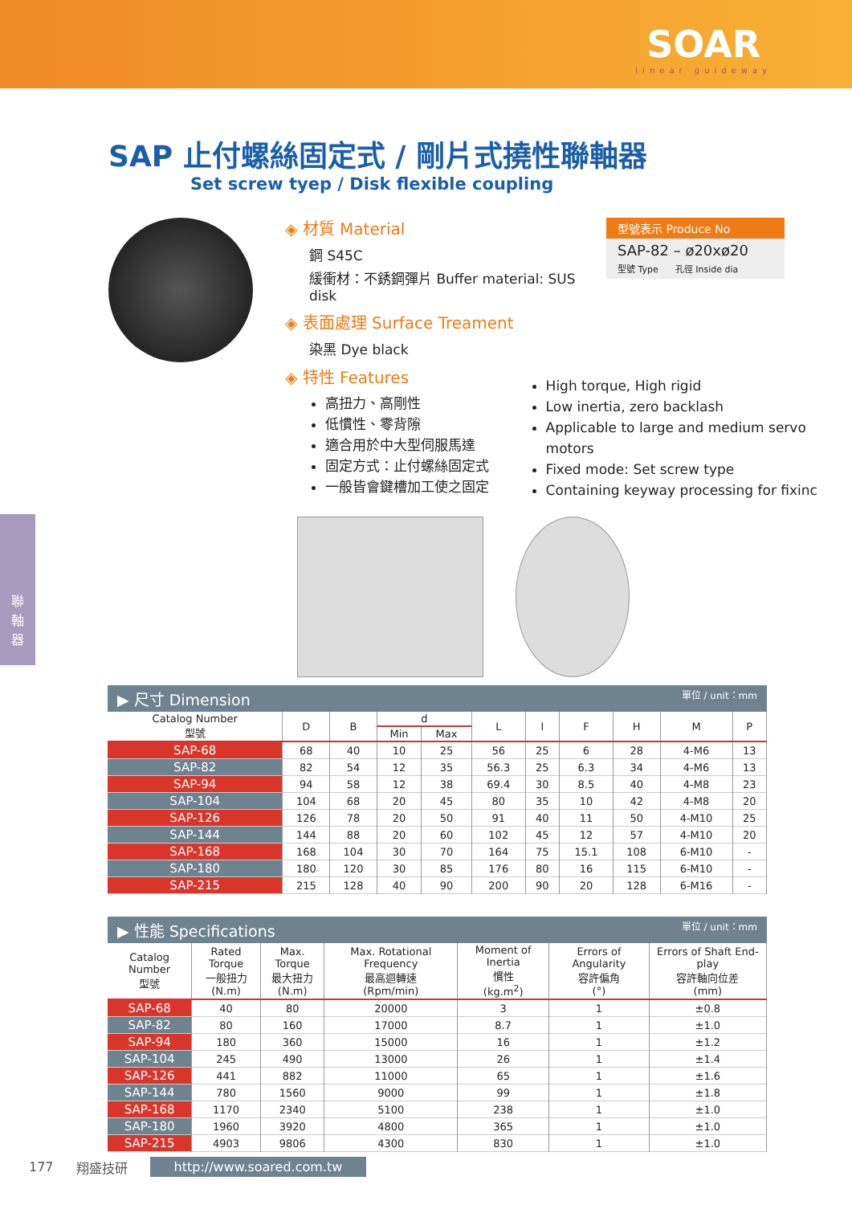SOAR
linear guideway
聯
軸
器
SAP 止付螺絲固定式 / 剛片式撓性聯軸器
Set screw tyep / Disk flexible coupling
◈ 材質 Material
鋼 S45C
緩衝材：不銹鋼彈片 Buffer material: SUS disk
◈ 表面處理 Surface Treament
染黑 Dye black
◈ 特性 Features
型號表示 Produce No
SAP-82 – ø20xø20
型號 Type 孔徑 Inside dia
高扭力、高剛性
低慣性、零背隙
適合用於中大型伺服馬達
固定方式：止付螺絲固定式
一般皆會鍵槽加工使之固定
High torque, High rigid
Low inertia, zero backlash
Applicable to large and medium servo motors
Fixed mode: Set screw type
Containing keyway processing for fixinc
▶ 尺寸 Dimension 單位 / unit：mm
| Catalog Number 型號 | D | B | d | | L | l | F | H | M | P |
| --- | --- | --- | --- | --- | --- | --- | --- | --- | --- | --- |
| | | | Min | Max | | | | | | |
| SAP-68 | 68 | 40 | 10 | 25 | 56 | 25 | 6 | 28 | 4-M6 | 13 |
| SAP-82 | 82 | 54 | 12 | 35 | 56.3 | 25 | 6.3 | 34 | 4-M6 | 13 |
| SAP-94 | 94 | 58 | 12 | 38 | 69.4 | 30 | 8.5 | 40 | 4-M8 | 23 |
| SAP-104 | 104 | 68 | 20 | 45 | 80 | 35 | 10 | 42 | 4-M8 | 20 |
| SAP-126 | 126 | 78 | 20 | 50 | 91 | 40 | 11 | 50 | 4-M10 | 25 |
| SAP-144 | 144 | 88 | 20 | 60 | 102 | 45 | 12 | 57 | 4-M10 | 20 |
| SAP-168 | 168 | 104 | 30 | 70 | 164 | 75 | 15.1 | 108 | 6-M10 | - |
| SAP-180 | 180 | 120 | 30 | 85 | 176 | 80 | 16 | 115 | 6-M10 | - |
| SAP-215 | 215 | 128 | 40 | 90 | 200 | 90 | 20 | 128 | 6-M16 | - |
▶ 性能 Specifications 單位 / unit：mm
| Catalog Number 型號 | Rated Torque 一般扭力 (N.m) | Max. Torque 最大扭力 (N.m) | Max. Rotational Frequency 最高迴轉速 (Rpm/min) | Moment of Inertia 慣性 (kg.m<sup>2</sup>) | Errors of Angularity 容許偏角 (°) | Errors of Shaft End-play 容許軸向位差 (mm) |
| --- | --- | --- | --- | --- | --- | --- |
| SAP-68 | 40 | 80 | 20000 | 3 | 1 | ±0.8 |
| SAP-82 | 80 | 160 | 17000 | 8.7 | 1 | ±1.0 |
| SAP-94 | 180 | 360 | 15000 | 16 | 1 | ±1.2 |
| SAP-104 | 245 | 490 | 13000 | 26 | 1 | ±1.4 |
| SAP-126 | 441 | 882 | 11000 | 65 | 1 | ±1.6 |
| SAP-144 | 780 | 1560 | 9000 | 99 | 1 | ±1.8 |
| SAP-168 | 1170 | 2340 | 5100 | 238 | 1 | ±1.0 |
| SAP-180 | 1960 | 3920 | 4800 | 365 | 1 | ±1.0 |
| SAP-215 | 4903 | 9806 | 4300 | 830 | 1 | ±1.0 |
177 翔盛技研 http://www.soared.com.tw